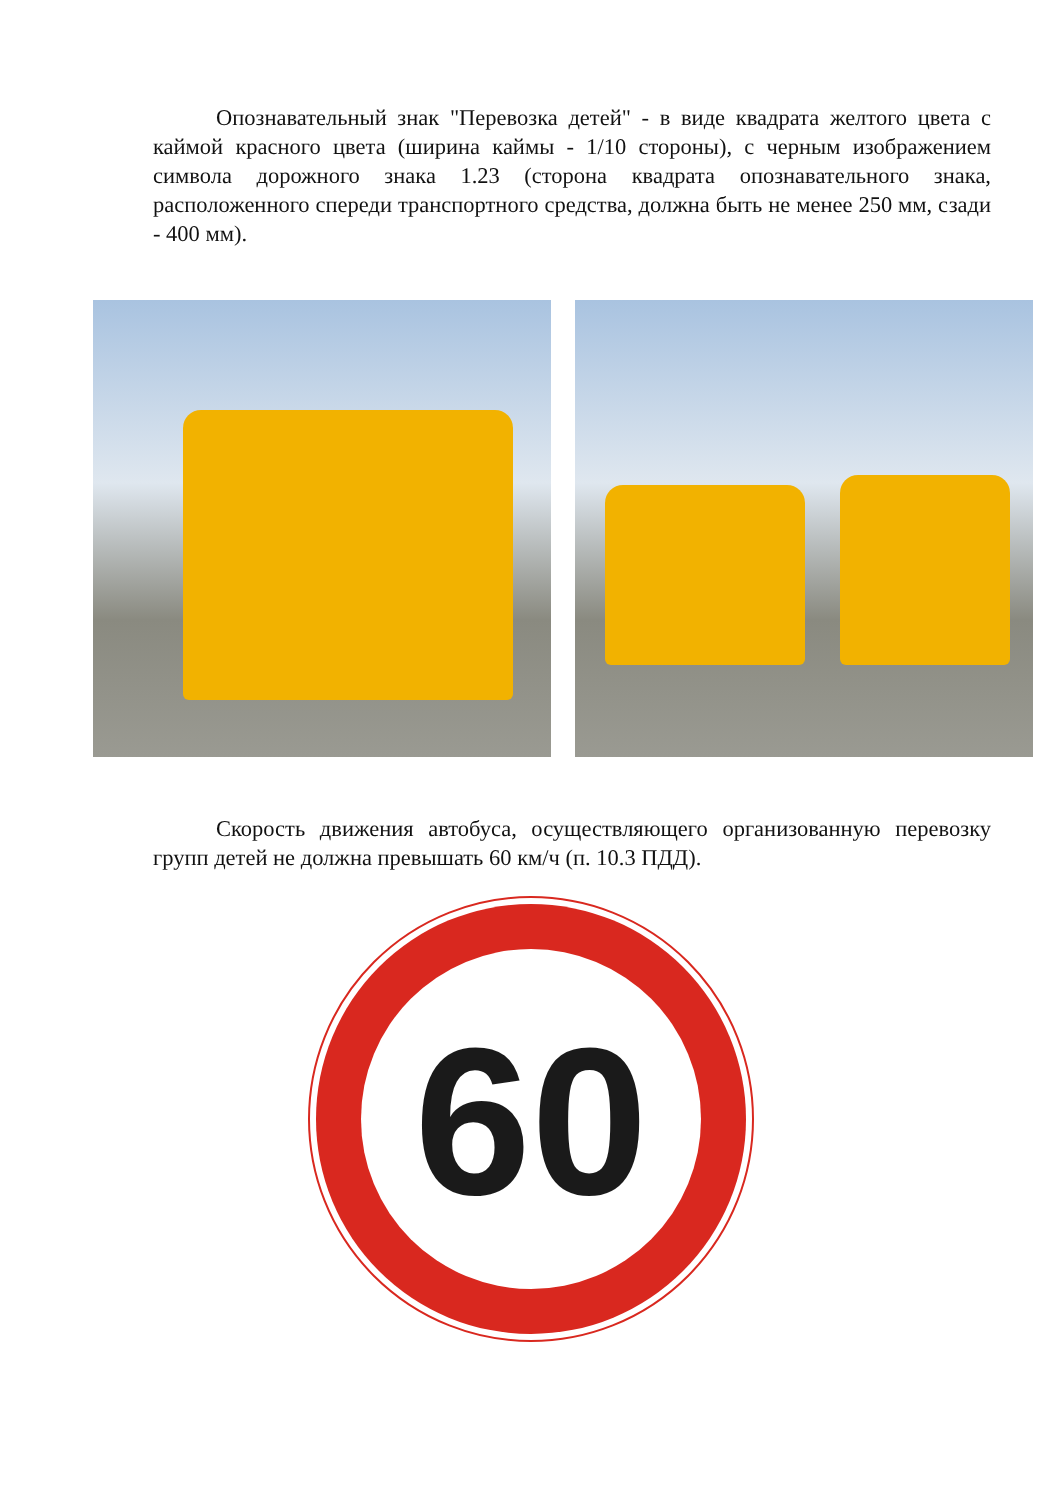Опознавательный знак "Перевозка детей" - в виде квадрата желтого цвета с каймой красного цвета (ширина каймы - 1/10 стороны), с черным изображением символа дорожного знака 1.23 (сторона квадрата опознавательного знака, расположенного спереди транспортного средства, должна быть не менее 250 мм, сзади - 400 мм).
Скорость движения автобуса, осуществляющего организованную перевозку групп детей не должна превышать 60 км/ч (п. 10.3 ПДД).
60